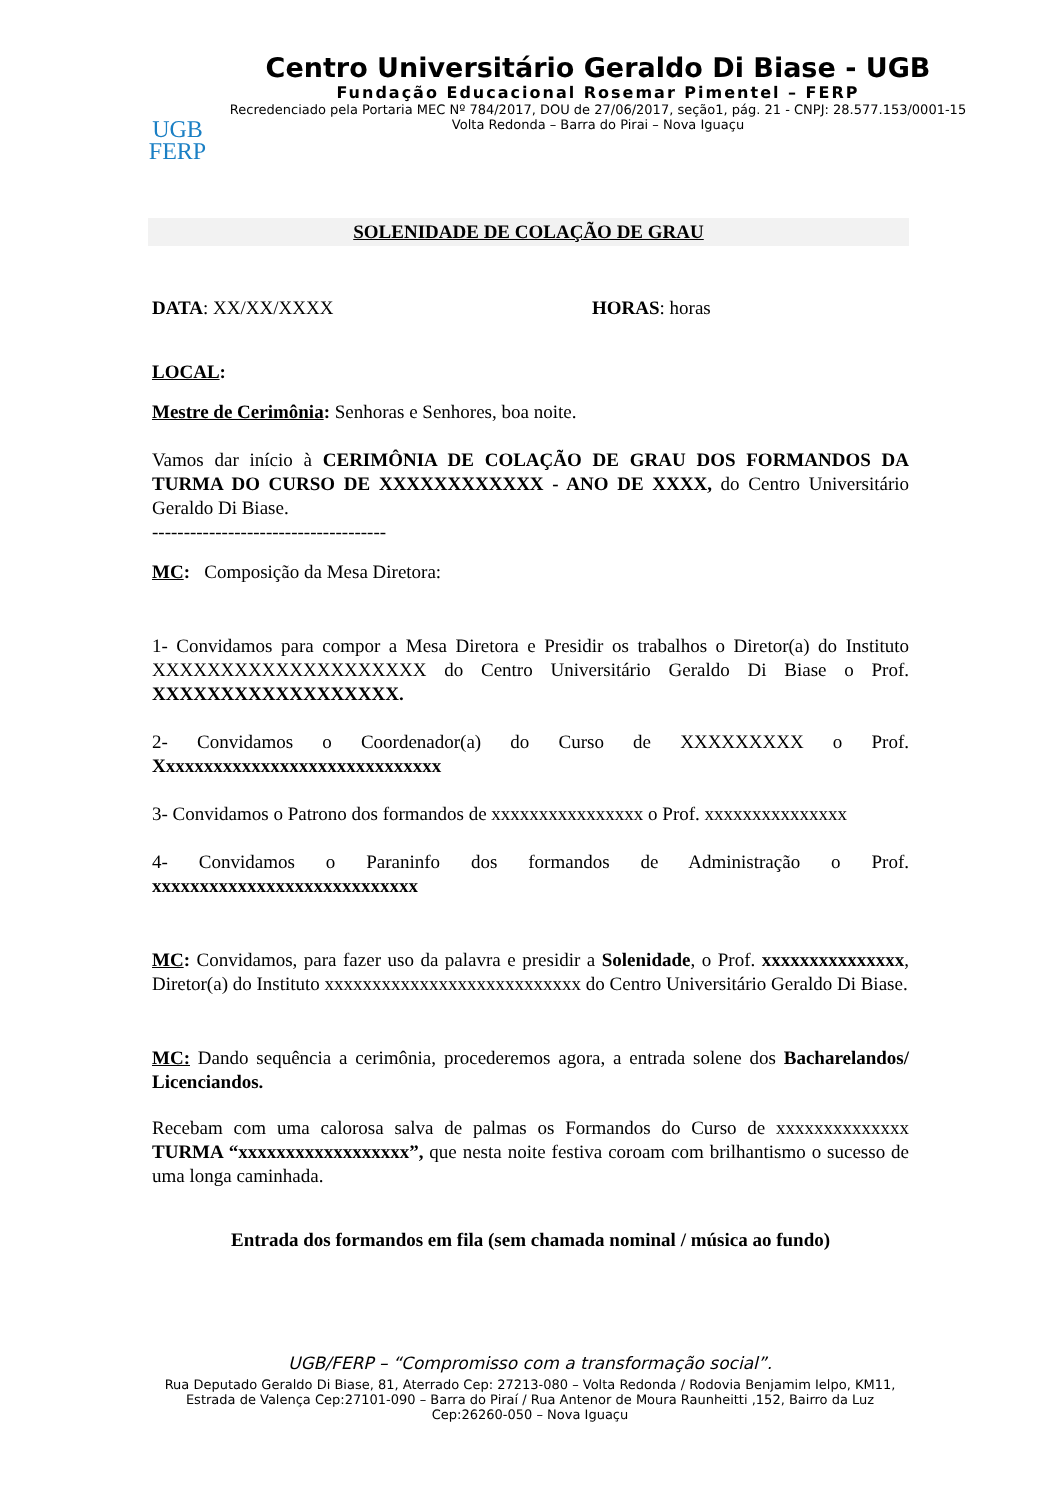UGB
FERP
Centro Universitário Geraldo Di Biase - UGB
Fundação Educacional Rosemar Pimentel – FERP
Recredenciado pela Portaria MEC Nº 784/2017, DOU de 27/06/2017, seção1, pág. 21 - CNPJ: 28.577.153/0001-15
Volta Redonda – Barra do Pirai – Nova Iguaçu
SOLENIDADE DE COLAÇÃO DE GRAU
DATA: XX/XX/XXXX HORAS: horas
LOCAL:
Mestre de Cerimônia: Senhoras e Senhores, boa noite.
Vamos dar início à CERIMÔNIA DE COLAÇÃO DE GRAU DOS FORMANDOS DA TURMA DO CURSO DE XXXXXXXXXXXX - ANO DE XXXX, do Centro Universitário Geraldo Di Biase.
-------------------------------------
MC: Composição da Mesa Diretora:
1- Convidamos para compor a Mesa Diretora e Presidir os trabalhos o Diretor(a) do Instituto XXXXXXXXXXXXXXXXXXXX do Centro Universitário Geraldo Di Biase o Prof. XXXXXXXXXXXXXXXXXX.
2- Convidamos o Coordenador(a) do Curso de XXXXXXXXX o Prof. Xxxxxxxxxxxxxxxxxxxxxxxxxxxxxx
3- Convidamos o Patrono dos formandos de xxxxxxxxxxxxxxxx o Prof. xxxxxxxxxxxxxxx
4- Convidamos o Paraninfo dos formandos de Administração o Prof. xxxxxxxxxxxxxxxxxxxxxxxxxxxx
MC: Convidamos, para fazer uso da palavra e presidir a Solenidade, o Prof. xxxxxxxxxxxxxxx, Diretor(a) do Instituto xxxxxxxxxxxxxxxxxxxxxxxxxxx do Centro Universitário Geraldo Di Biase.
MC: Dando sequência a cerimônia, procederemos agora, a entrada solene dos Bacharelandos/ Licenciandos.
Recebam com uma calorosa salva de palmas os Formandos do Curso de xxxxxxxxxxxxxx TURMA “xxxxxxxxxxxxxxxxxx”, que nesta noite festiva coroam com brilhantismo o sucesso de uma longa caminhada.
Entrada dos formandos em fila (sem chamada nominal / música ao fundo)
UGB/FERP – “Compromisso com a transformação social”.
Rua Deputado Geraldo Di Biase, 81, Aterrado Cep: 27213-080 – Volta Redonda / Rodovia Benjamim Ielpo, KM11, Estrada de Valença Cep:27101-090 – Barra do Piraí / Rua Antenor de Moura Raunheitti ,152, Bairro da Luz Cep:26260-050 – Nova Iguaçu